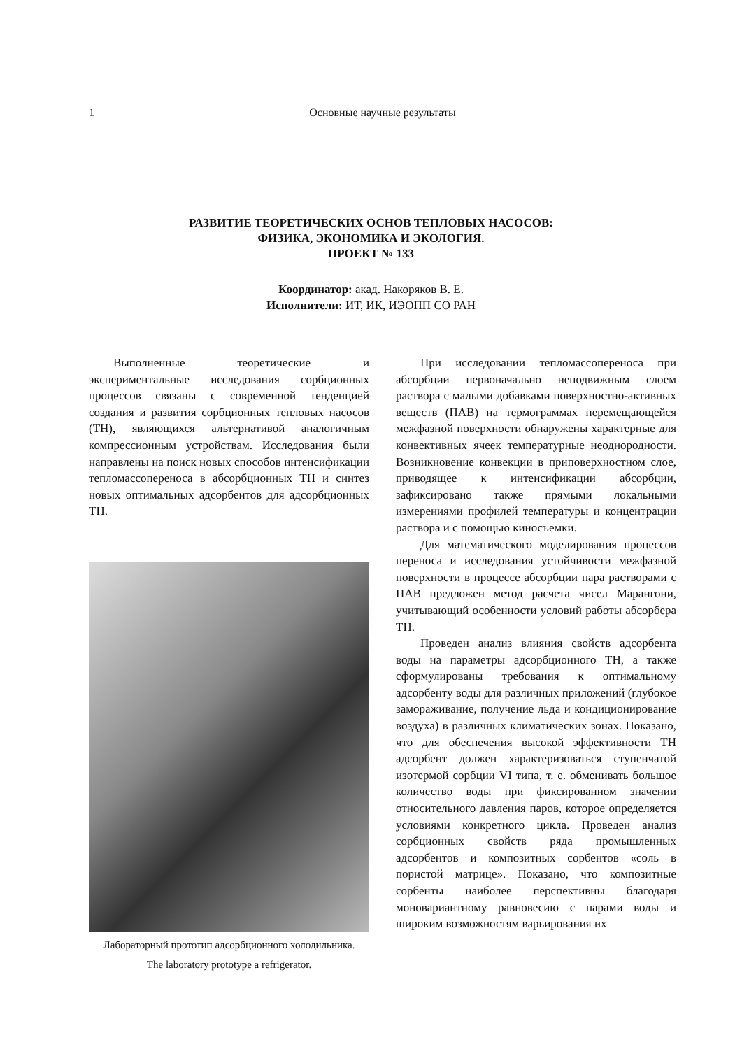1 Основные научные результаты
РАЗВИТИЕ ТЕОРЕТИЧЕСКИХ ОСНОВ ТЕПЛОВЫХ НАСОСОВ:
ФИЗИКА, ЭКОНОМИКА И ЭКОЛОГИЯ.
ПРОЕКТ № 133
Координатор: акад. Накоряков В. Е.
Исполнители: ИТ, ИК, ИЭОПП СО РАН
Выполненные теоретические и экспериментальные исследования сорбционных процессов связаны с современной тенденцией создания и развития сорбционных тепловых насосов (ТН), являющихся альтернативой аналогичным компрессионным устройствам. Исследования были направлены на поиск новых способов интенсификации тепломассопереноса в абсорбционных ТН и синтез новых оптимальных адсорбентов для адсорбционных ТН.
Лабораторный прототип адсорбционного холодильника.
The laboratory prototype a refrigerator.
При исследовании тепломассопереноса при абсорбции первоначально неподвижным слоем раствора с малыми добавками поверхностно-активных веществ (ПАВ) на термограммах перемещающейся межфазной поверхности обнаружены характерные для конвективных ячеек температурные неоднородности. Возникновение конвекции в приповерхностном слое, приводящее к интенсификации абсорбции, зафиксировано также прямыми локальными измерениями профилей температуры и концентрации раствора и с помощью киносъемки.
Для математического моделирования процессов переноса и исследования устойчивости межфазной поверхности в процессе абсорбции пара растворами с ПАВ предложен метод расчета чисел Марангони, учитывающий особенности условий работы абсорбера ТН.
Проведен анализ влияния свойств адсорбента воды на параметры адсорбционного ТН, а также сформулированы требования к оптимальному адсорбенту воды для различных приложений (глубокое замораживание, получение льда и кондиционирование воздуха) в различных климатических зонах. Показано, что для обеспечения высокой эффективности ТН адсорбент должен характеризоваться ступенчатой изотермой сорбции VI типа, т. е. обменивать большое количество воды при фиксированном значении относительного давления паров, которое определяется условиями конкретного цикла. Проведен анализ сорбционных свойств ряда промышленных адсорбентов и композитных сорбентов «соль в пористой матрице». Показано, что композитные сорбенты наиболее перспективны благодаря моновариантному равновесию с парами воды и широким возможностям варьирования их